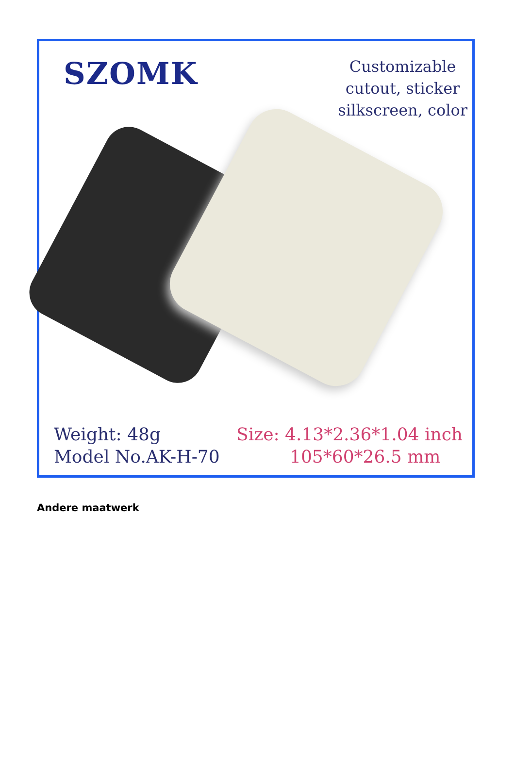SZOMK
Customizable
cutout, sticker
silkscreen, color
Weight: 48g
Model No.AK-H-70
Size: 4.13*2.36*1.04 inch
105*60*26.5 mm
Andere maatwerk